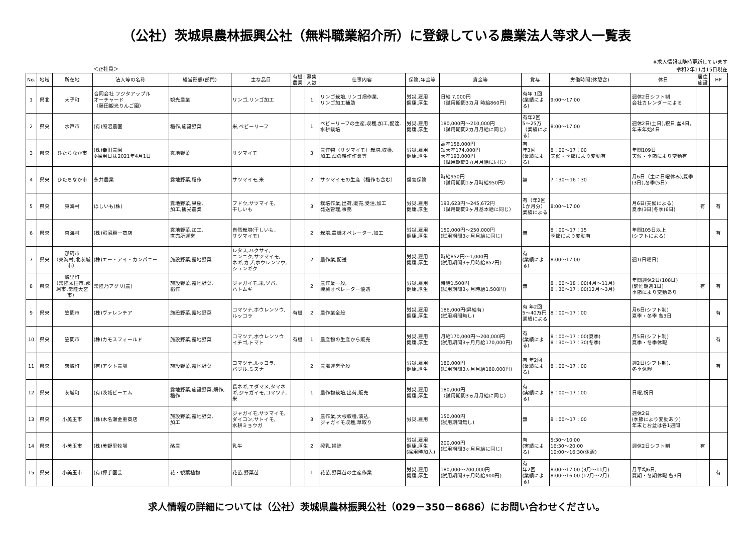（公社）茨城県農林振興公社（無料職業紹介所）に登録している農業法人等求人一覧表
＜正社員＞
※求人情報は随時更新しています
令和2年11月15日現在
| No. | 地域 | 所在地 | 法人等の名称 | 経営形態(部門) | 主な品目 | 有機農業 | 募集人数 | 仕事内容 | 保険,年金等 | 賃金等 | 賞与 | 労働時間(休憩含) | 休日 | 居住施設 | HP |
| --- | --- | --- | --- | --- | --- | --- | --- | --- | --- | --- | --- | --- | --- | --- | --- |
| 1 | 県北 | 大子町 | 合同会社 フジタアップル オーチャード （藤田観光りんご園） | 観光農業 | リンゴ,リンゴ加工 | | 1 | リンゴ栽培,リンゴ畑作業, リンゴ加工補助 | 労災,雇用 健康,厚生 | 日給 7,000円 （試用期間3カ月 時給860円） | 有年 1回 (業績による) | 9:00～17:00 | 週休2日シフト制 会社カレンダーによる | | |
| 2 | 県央 | 水戸市 | (有)照沼農園 | 稲作,施設野菜 | 米,ベビーリーフ | | 1 | ベビーリーフの生産,収穫,加工,配達,水耕栽培 | 労災,雇用 健康,厚生 | 180,000円～210,000円 （試用期間2カ月月給に同じ） | 有年2回 5～25万 （業績による） | 8:00～17:00 | 週休2日(土日),祝日,盆4日,年末年始4日 | | |
| 3 | 県央 | ひたちなか市 | (株)幸田農園 ※採用日は2021年4月1日 | 露地野菜 | サツマイモ | | 3 | 農作物（サツマイモ）栽培,収穫, 加工,畑の耕作作業等 | 労災,雇用 健康,厚生 | 高卒158,000円 短大卒174,000円 大卒193,000円 （試用期間3カ月月給に同じ） | 有 年3回 (業績による) | 8：00～17：00 天候・季節により変動有 | 年間109日 天候・季節により変動有 | | |
| 4 | 県央 | ひたちなか市 | 永井農業 | 露地野菜,稲作 | サツマイモ,米 | | 2 | サツマイモの生産（稲作も含む） | 傷害保険 | 時給950円 （試用期間1ヶ月時給950円） | 無 | 7：30～16：30 | 月6日（主に日曜休み),夏季(3日),冬季(5日) | | |
| 5 | 県央 | 東海村 | ほしいも(株) | 露地野菜,果樹, 加工,観光農業 | ブドウ,サツマイモ, 干しいも | | 3 | 栽培作業,出荷,販売,受注,加工 発送管理,事務 | 労災,雇用 健康,厚生 | 193,623円～245,672円 （試用期間3ヶ月基本給に同じ） | 有（年2回1か月分）業績による | 8:00～17:00 | 月6日(天候による) 夏季(3日)冬季(6日) | 有 | 有 |
| 6 | 県央 | 東海村 | (株)照沼勝一商店 | 露地野菜,加工, 直売所運営 | 自然栽培(干しいも, サツマイモ) | | 2 | 栽培,農機オペレーター,加工 | 労災,雇用 健康,厚生 | 150,000円～250,000円 (試用期間3ヶ月月給に同じ) | 無 | 8：00～17：15 季節により変動有 | 年間105日以上 (シフトによる) | | 有 |
| 7 | 県央 | 那珂市 （東海村,北茨城市） | (株)エー・アイ・カンパニー | 施設野菜,露地野菜 | レタス,ハクサイ, ニンニク,サツマイモ, ネギ,カブ,ホウレンソウ, シュンギク | | 2 | 農作業,配送 | 労災,雇用 健康,厚生 | 時給852円～1,000円 (試用期間3ヶ月時給852円) | 有 (業績による) | 8:00～17:00 | 週1(日曜日) | | |
| 8 | 県央 | 城里町 （常陸太田市,那珂市,常陸大宮市） | 常陸乃アグリ(農) | 施設野菜,露地野菜, 稲作 | ジャガイモ,米,ソバ, ハトムギ | | 2 | 農作業一般, 機械オペレーター優遇 | 労災,雇用 健康,厚生 | 時給1,500円 (試用期間3ヶ月時給1,500円) | 無 | 8：00～18：00(4月～11月) 8：30～17：00(12月～3月) | 年間週休2日(108日) (繁忙期週1日) 季節により変動あり | 有 | 有 |
| 9 | 県央 | 笠間市 | (株)ヴァレンチア | 施設野菜,露地野菜 | コマツナ,ホウレンソウ, ルッコラ | 有機 | 2 | 農作業全般 | 労災,雇用 健康,厚生 | 186,000円(昇給有) (試用期間無し) | 有 年2回 5～40万円 業績による | 8：00～17：00 | 月6日(シフト制) 夏季・冬季 各3日 | | 有 |
| 10 | 県央 | 笠間市 | (株)カモスフィールド | 施設野菜,露地野菜 | コマツナ,ホウレンソウ イチゴ,トマト | 有機 | 1 | 農産物の生産から販売 | 労災,雇用 健康,厚生 | 月給170,000円～200,000円 (試用期間3ヶ月月給170,000円) | 有 (業績による) | 8：00～17：00(夏季) 8：30～17：30(冬季) | 月5日(シフト制) 夏季・冬季休暇 | | 有 |
| 11 | 県央 | 茨城町 | (有)アクト農場 | 施設野菜,露地野菜 | コマツナ,ルッコラ, バジル,ミズナ | | 2 | 農場運営全般 | 労災,雇用 健康,厚生 | 180,000円 (試用期間3ヵ月月給180,000円) | 有 年2回 (業績による) | 8：00～17：00 | 週2日(シフト制), 冬季休暇 | | 有 |
| 12 | 県央 | 茨城町 | (有)茨城ビーエム | 露地野菜,施設野菜,畑作,稲作 | 長ネギ,エダマメ,タマネギ,ジャガイモ,コマツナ,米 | | 1 | 農作物栽培,出荷,販売 | 労災,雇用 健康,厚生 | 180,000円 （試用期間3ヵ月月給に同じ） | 有 (実績による) | 8：00～17：00 | 日曜,祝日 | | |
| 13 | 県央 | 小美玉市 | (株)木名瀬金重商店 | 施設野菜,露地野菜, 加工 | ジャガイモ,サツマイモ, ダイコン,サトイモ, 水耕ミョウガ | | 3 | 農作業,大根収穫,漬込, ジャガイモ収穫,草取り | 労災,雇用 | 150,000円 (試用期間無し) | 無 | 8：00～17：00 | 週休2日 (季節により変動あり) 年末とお盆は各1週間 | | |
| 14 | 県央 | 小美玉市 | (株)美野里牧場 | 酪農 | 乳牛 | | 2 | 搾乳,掃除 | 労災,雇用 健康,厚生 (採用時加入) | 200,000円 (試用期間3ヶ月月給に同じ) | 有 (実績による) | 5:30～10:00 16:30～20:00 10:00～16:30(休憩) | 週休2日シフト制 | 有 | |
| 15 | 県央 | 小美玉市 | (有)押手園芸 | 花・観葉植物 | 花苗,野菜苗 | | 1 | 花苗,野菜苗の生産作業 | 労災,雇用 健康,厚生 | 180,000～200,000円 (試用期間3ヶ月時給900円) | 有 年2回 (業績による) | 8:00～17:00 (3月～11月) 8:00～16:00 (12月～2月) | 月平均6日, 夏期・冬期休暇 各3日 | | 有 |
求人情報の詳細については（公社）茨城県農林振興公社（029－350－8686）にお問い合わせください。